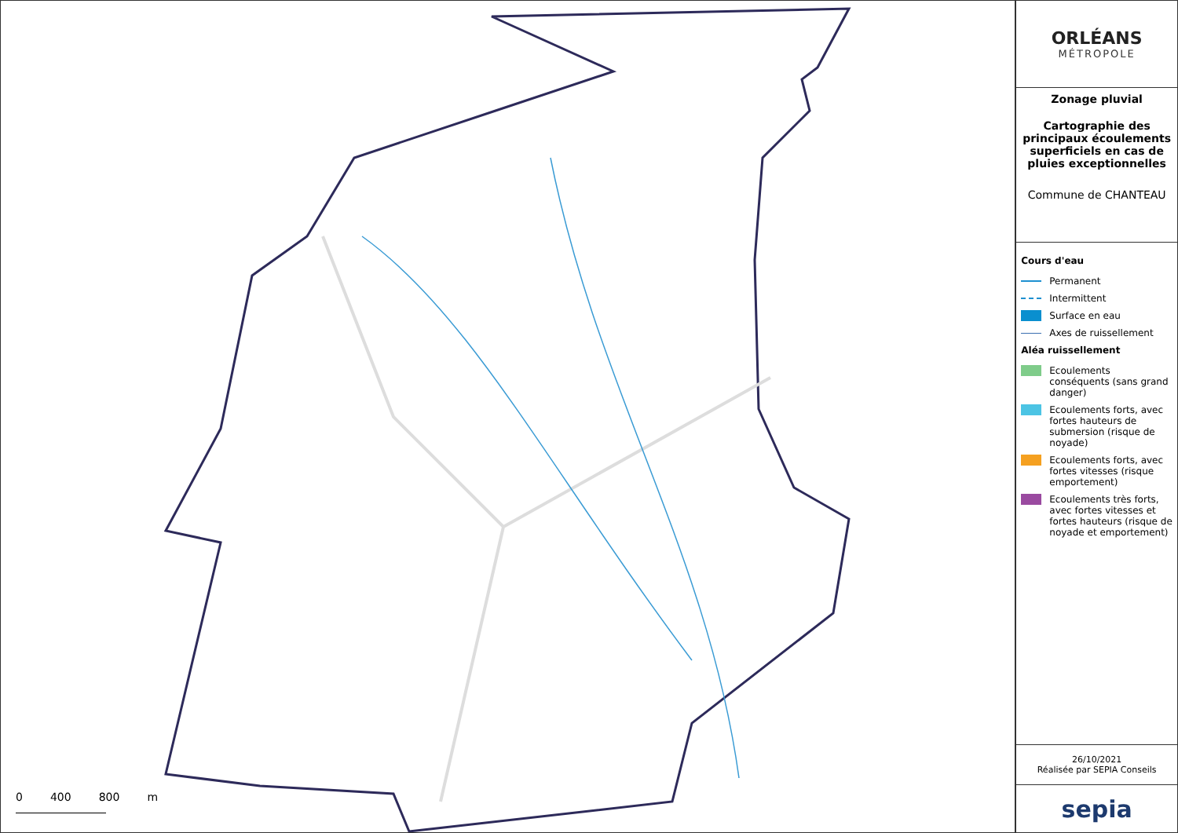0 400 800 m
ORLÉANS
MÉTROPOLE
Zonage pluvial
Cartographie des principaux écoulements superficiels en cas de pluies exceptionnelles
Commune de CHANTEAU
Cours d'eau
Permanent
Intermittent
Surface en eau
Axes de ruissellement
Aléa ruissellement
Ecoulements conséquents (sans grand danger)
Ecoulements forts, avec fortes hauteurs de submersion (risque de noyade)
Ecoulements forts, avec fortes vitesses (risque emportement)
Ecoulements très forts, avec fortes vitesses et fortes hauteurs (risque de noyade et emportement)
26/10/2021
Réalisée par SEPIA Conseils
sepia